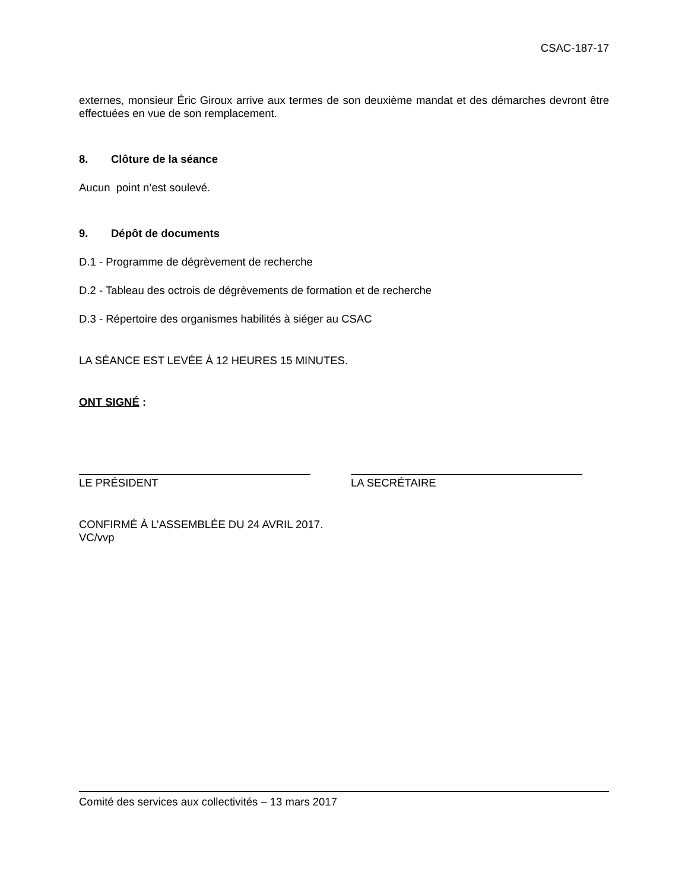CSAC-187-17
externes, monsieur Éric Giroux arrive aux termes de son deuxième mandat et des démarches devront être effectuées en vue de son remplacement.
8. Clôture de la séance
Aucun point n’est soulevé.
9. Dépôt de documents
D.1 - Programme de dégrèvement de recherche
D.2 - Tableau des octrois de dégrèvements de formation et de recherche
D.3 - Répertoire des organismes habilités à siéger au CSAC
LA SÉANCE EST LEVÉE À 12 HEURES 15 MINUTES.
ONT SIGNÉ :
LE PRÉSIDENT LA SECRÉTAIRE
CONFIRMÉ À L’ASSEMBLÉE DU 24 AVRIL 2017.
VC/vvp
Comité des services aux collectivités – 13 mars 2017